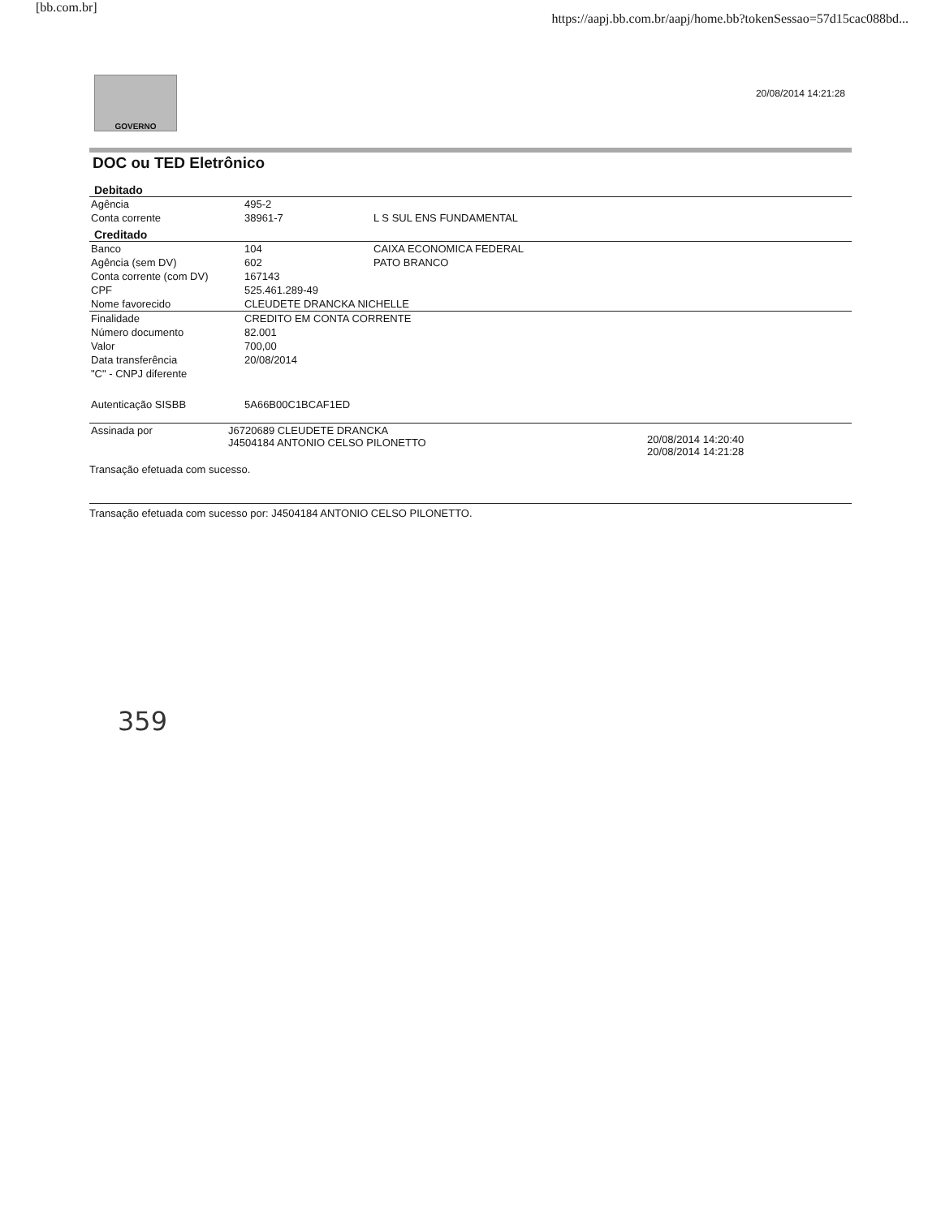[bb.com.br] https://aapj.bb.com.br/aapj/home.bb?tokenSessao=57d15cac088bd...
GOVERNO
20/08/2014 14:21:28
DOC ou TED Eletrônico
| Debitado | | |
| --- | --- | --- |
| Agência | 495-2 | |
| Conta corrente | 38961-7 | L S SUL ENS FUNDAMENTAL |
| Creditado | | |
| Banco | 104 | CAIXA ECONOMICA FEDERAL |
| Agência (sem DV) | 602 | PATO BRANCO |
| Conta corrente (com DV) | 167143 | |
| CPF | 525.461.289-49 | |
| Nome favorecido | CLEUDETE DRANCKA NICHELLE | |
| Finalidade | CREDITO EM CONTA CORRENTE | |
| Número documento | 82.001 | |
| Valor | 700,00 | |
| Data transferência | 20/08/2014 | |
| "C" - CNPJ diferente | | |
| Autenticação SISBB | 5A66B00C1BCAF1ED | |
| Assinada por | J6720689 CLEUDETE DRANCKA J4504184 ANTONIO CELSO PILONETTO | 20/08/2014 14:20:40 20/08/2014 14:21:28 |
Transação efetuada com sucesso.
Transação efetuada com sucesso por: J4504184 ANTONIO CELSO PILONETTO.
359